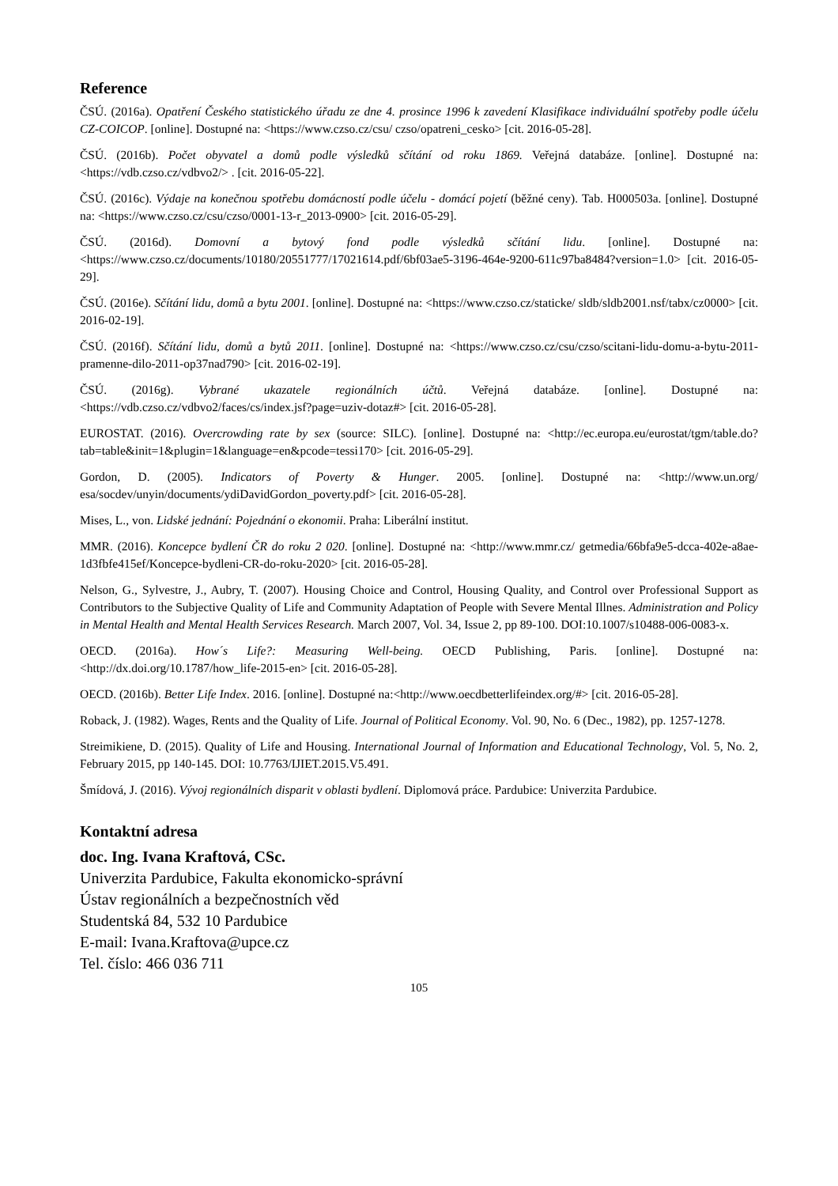Reference
ČSÚ. (2016a). Opatření Českého statistického úřadu ze dne 4. prosince 1996 k zavedení Klasifikace individuální spotřeby podle účelu CZ-COICOP. [online]. Dostupné na: <https://www.czso.cz/csu/ czso/opatreni_cesko> [cit. 2016-05-28].
ČSÚ. (2016b). Počet obyvatel a domů podle výsledků sčítání od roku 1869. Veřejná databáze. [online]. Dostupné na: <https://vdb.czso.cz/vdbvo2/> . [cit. 2016-05-22].
ČSÚ. (2016c). Výdaje na konečnou spotřebu domácností podle účelu - domácí pojetí (běžné ceny). Tab. H000503a. [online]. Dostupné na: <https://www.czso.cz/csu/czso/0001-13-r_2013-0900> [cit. 2016-05-29].
ČSÚ. (2016d). Domovní a bytový fond podle výsledků sčítání lidu. [online]. Dostupné na: <https://www.czso.cz/documents/10180/20551777/17021614.pdf/6bf03ae5-3196-464e-9200-611c97ba8484?version=1.0> [cit. 2016-05-29].
ČSÚ. (2016e). Sčítání lidu, domů a bytu 2001. [online]. Dostupné na: <https://www.czso.cz/staticke/ sldb/sldb2001.nsf/tabx/cz0000> [cit. 2016-02-19].
ČSÚ. (2016f). Sčítání lidu, domů a bytů 2011. [online]. Dostupné na: <https://www.czso.cz/csu/czso/scitani-lidu-domu-a-bytu-2011-pramenne-dilo-2011-op37nad790> [cit. 2016-02-19].
ČSÚ. (2016g). Vybrané ukazatele regionálních účtů. Veřejná databáze. [online]. Dostupné na: <https://vdb.czso.cz/vdbvo2/faces/cs/index.jsf?page=uziv-dotaz#> [cit. 2016-05-28].
EUROSTAT. (2016). Overcrowding rate by sex (source: SILC). [online]. Dostupné na: <http://ec.europa.eu/eurostat/tgm/table.do?tab=table&init=1&plugin=1&language=en&pcode=tessi170> [cit. 2016-05-29].
Gordon, D. (2005). Indicators of Poverty & Hunger. 2005. [online]. Dostupné na: <http://www.un.org/ esa/socdev/unyin/documents/ydiDavidGordon_poverty.pdf> [cit. 2016-05-28].
Mises, L., von. Lidské jednání: Pojednání o ekonomii. Praha: Liberální institut.
MMR. (2016). Koncepce bydlení ČR do roku 2 020. [online]. Dostupné na: <http://www.mmr.cz/ getmedia/66bfa9e5-dcca-402e-a8ae-1d3fbfe415ef/Koncepce-bydleni-CR-do-roku-2020> [cit. 2016-05-28].
Nelson, G., Sylvestre, J., Aubry, T. (2007). Housing Choice and Control, Housing Quality, and Control over Professional Support as Contributors to the Subjective Quality of Life and Community Adaptation of People with Severe Mental Illnes. Administration and Policy in Mental Health and Mental Health Services Research. March 2007, Vol. 34, Issue 2, pp 89-100. DOI:10.1007/s10488-006-0083-x.
OECD. (2016a). How´s Life?: Measuring Well-being. OECD Publishing, Paris. [online]. Dostupné na: <http://dx.doi.org/10.1787/how_life-2015-en> [cit. 2016-05-28].
OECD. (2016b). Better Life Index. 2016. [online]. Dostupné na:<http://www.oecdbetterlifeindex.org/#> [cit. 2016-05-28].
Roback, J. (1982). Wages, Rents and the Quality of Life. Journal of Political Economy. Vol. 90, No. 6 (Dec., 1982), pp. 1257-1278.
Streimikiene, D. (2015). Quality of Life and Housing. International Journal of Information and Educational Technology, Vol. 5, No. 2, February 2015, pp 140-145. DOI: 10.7763/IJIET.2015.V5.491.
Šmídová, J. (2016). Vývoj regionálních disparit v oblasti bydlení. Diplomová práce. Pardubice: Univerzita Pardubice.
Kontaktní adresa
doc. Ing. Ivana Kraftová, CSc.
Univerzita Pardubice, Fakulta ekonomicko-správní
Ústav regionálních a bezpečnostních věd
Studentská 84, 532 10 Pardubice
E-mail: Ivana.Kraftova@upce.cz
Tel. číslo: 466 036 711
105